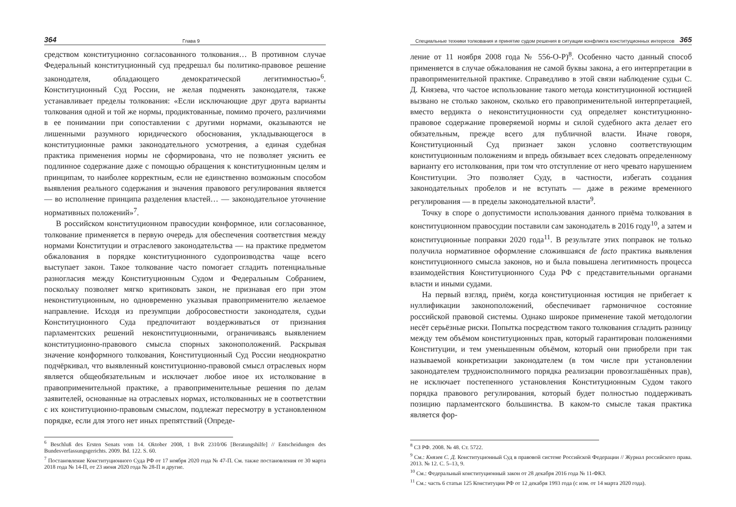364 Глава 9
средством конституционно согласованного толкования… В противном случае Федеральный конституционный суд предрешал бы политико-правовое решение законодателя, обладающего демократической легитимностью»<sup>6</sup>. Конституционный Суд России, не желая подменять законодателя, также устанавливает пределы толкования: «Если исключающие друг друга варианты толкования одной и той же нормы, продиктованные, помимо прочего, различиями в ее понимании при сопоставлении с другими нормами, оказываются не лишенными разумного юридического обоснования, укладывающегося в конституционные рамки законодательного усмотрения, а единая судебная практика применения нормы не сформирована, что не позволяет уяснить ее подлинное содержание даже с помощью обращения к конституционным целям и принципам, то наиболее корректным, если не единственно возможным способом выявления реального содержания и значения правового регулирования является — во исполнение принципа разделения властей… — законодательное уточнение нормативных положений»<sup>7</sup>.
В российском конституционном правосудии конформное, или согласованное, толкование применяется в первую очередь для обеспечения соответствия между нормами Конституции и отраслевого законодательства — на практике предметом обжалования в порядке конституционного судопроизводства чаще всего выступает закон. Такое толкование часто помогает сгладить потенциальные разногласия между Конституционным Судом и Федеральным Собранием, поскольку позволяет мягко критиковать закон, не признавая его при этом неконституционным, но одновременно указывая правоприменителю желаемое направление. Исходя из презумпции добросовестности законодателя, судьи Конституционного Суда предпочитают воздерживаться от признания парламентских решений неконституционными, ограничиваясь выявлением конституционно-правового смысла спорных законоположений. Раскрывая значение конформного толкования, Конституционный Суд России неоднократно подчёркивал, что выявленный конституционно-правовой смысл отраслевых норм является общеобязательным и исключает любое иное их истолкование в правоприменительной практике, а правоприменительные решения по делам заявителей, основанные на отраслевых нормах, истолкованных не в соответствии с их конституционно-правовым смыслом, подлежат пересмотру в установленном порядке, если для этого нет иных препятствий (Опреде-
<sup>6</sup> Beschluß des Ersten Senats vom 14. Oktober 2008, 1 BvR 2310/06 [Beratungshilfe] // Entscheidungen des Bundesverfassungsgerichts. 2009. Bd. 122. S. 60.
<sup>7</sup> Постановление Конституционного Суда РФ от 17 ноября 2020 года № 47-П. См. также постановления от 30 марта 2018 года № 14-П, от 23 июня 2020 года № 28-П и другие.
Специальные техники толкования и принятие судом решения в ситуации конфликта конституционных интересов 365
ление от 11 ноября 2008 года № 556-О-Р)<sup>8</sup>. Особенно часто данный способ применяется в случае обжалования не самой буквы закона, а его интерпретации в правоприменительной практике. Справедливо в этой связи наблюдение судьи С. Д. Князева, что частое использование такого метода конституционной юстицией вызвано не столько законом, сколько его правоприменительной интерпретацией, вместо вердикта о неконституционности суд определяет конституционно-правовое содержание проверяемой нормы и силой судебного акта делает его обязательным, прежде всего для публичной власти. Иначе говоря, Конституционный Суд признает закон условно соответствующим конституционным положениям и впредь обязывает всех следовать определенному варианту его истолкования, при том что отступление от него чревато нарушением Конституции. Это позволяет Суду, в частности, избегать создания законодательных пробелов и не вступать — даже в режиме временного регулирования — в пределы законодательной власти<sup>9</sup>.
Точку в споре о допустимости использования данного приёма толкования в конституционном правосудии поставили сам законодатель в 2016 году<sup>10</sup>, а затем и конституционные поправки 2020 года<sup>11</sup>. В результате этих поправок не только получила нормативное оформление сложившаяся de facto практика выявления конституционного смысла законов, но и была повышена легитимность процесса взаимодействия Конституционного Суда РФ с представительными органами власти и иными судами.
На первый взгляд, приём, когда конституционная юстиция не прибегает к нуллификации законоположений, обеспечивает гармоничное состояние российской правовой системы. Однако широкое применение такой методологии несёт серьёзные риски. Попытка посредством такого толкования сгладить разницу между тем объёмом конституционных прав, который гарантирован положениями Конституции, и тем уменьшенным объёмом, который они приобрели при так называемой конкретизации законодателем (в том числе при установлении законодателем трудноисполнимого порядка реализации провозглашённых прав), не исключает постепенного установления Конституционным Судом такого порядка правового регулирования, который будет полностью поддерживать позицию парламентского большинства. В каком-то смысле такая практика является фор-
<sup>8</sup> СЗ РФ. 2008. № 48. Ст. 5722.
<sup>9</sup> См.: Князев С. Д. Конституционный Суд в правовой системе Российской Федерации // Журнал российского права. 2013. № 12. С. 5–13, 9.
<sup>10</sup> См.: Федеральный конституционный закон от 28 декабря 2016 года № 11-ФКЗ.
<sup>11</sup> См.: часть 6 статьи 125 Конституции РФ от 12 декабря 1993 года (с изм. от 14 марта 2020 года).